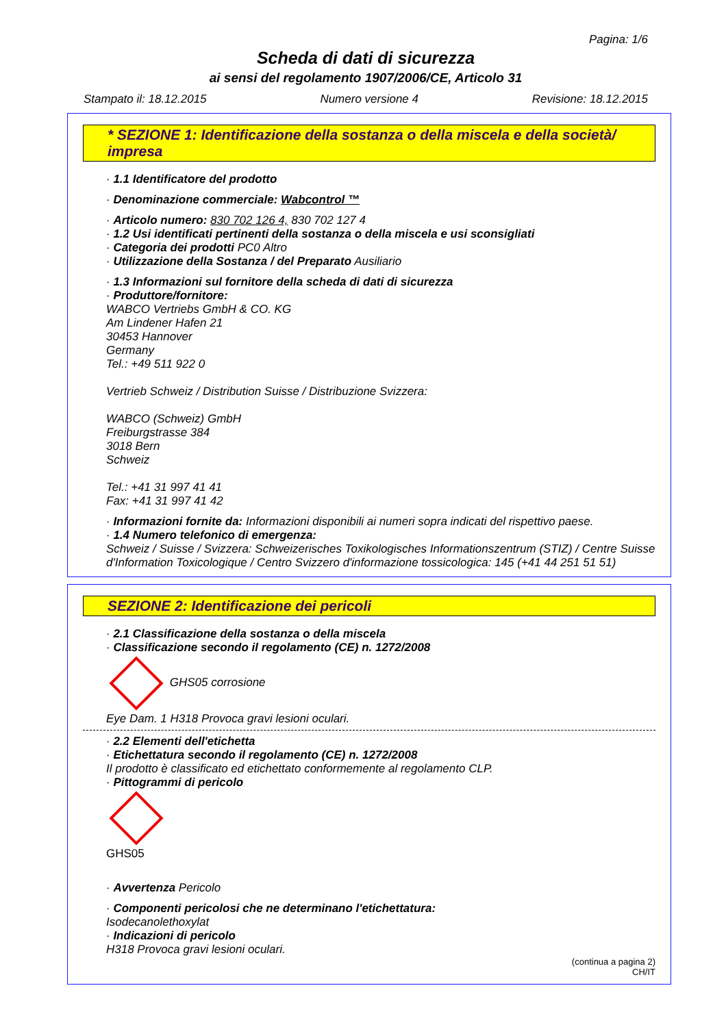Pagina: 1/6
Scheda di dati di sicurezza
ai sensi del regolamento 1907/2006/CE, Articolo 31
Stampato il: 18.12.2015 Numero versione 4 Revisione: 18.12.2015
* SEZIONE 1: Identificazione della sostanza o della miscela e della società/ impresa
· 1.1 Identificatore del prodotto
· Denominazione commerciale: Wabcontrol ™
· Articolo numero: 830 702 126 4, 830 702 127 4
· 1.2 Usi identificati pertinenti della sostanza o della miscela e usi sconsigliati
· Categoria dei prodotti PC0 Altro
· Utilizzazione della Sostanza / del Preparato Ausiliario
· 1.3 Informazioni sul fornitore della scheda di dati di sicurezza
· Produttore/fornitore:
WABCO Vertriebs GmbH & CO. KG
Am Lindener Hafen 21
30453 Hannover
Germany
Tel.: +49 511 922 0
Vertrieb Schweiz / Distribution Suisse / Distribuzione Svizzera:
WABCO (Schweiz) GmbH
Freiburgstrasse 384
3018 Bern
Schweiz
Tel.: +41 31 997 41 41
Fax: +41 31 997 41 42
· Informazioni fornite da: Informazioni disponibili ai numeri sopra indicati del rispettivo paese.
· 1.4 Numero telefonico di emergenza:
Schweiz / Suisse / Svizzera: Schweizerisches Toxikologisches Informationszentrum (STIZ) / Centre Suisse d'Information Toxicologique / Centro Svizzero d'informazione tossicologica: 145 (+41 44 251 51 51)
SEZIONE 2: Identificazione dei pericoli
· 2.1 Classificazione della sostanza o della miscela
· Classificazione secondo il regolamento (CE) n. 1272/2008
GHS05 corrosione
Eye Dam. 1 H318 Provoca gravi lesioni oculari.
· 2.2 Elementi dell'etichetta
· Etichettatura secondo il regolamento (CE) n. 1272/2008
Il prodotto è classificato ed etichettato conformemente al regolamento CLP.
· Pittogrammi di pericolo
GHS05
· Avvertenza Pericolo
· Componenti pericolosi che ne determinano l'etichettatura:
Isodecanolethoxylat
· Indicazioni di pericolo
H318 Provoca gravi lesioni oculari.
(continua a pagina 2)
CH/IT